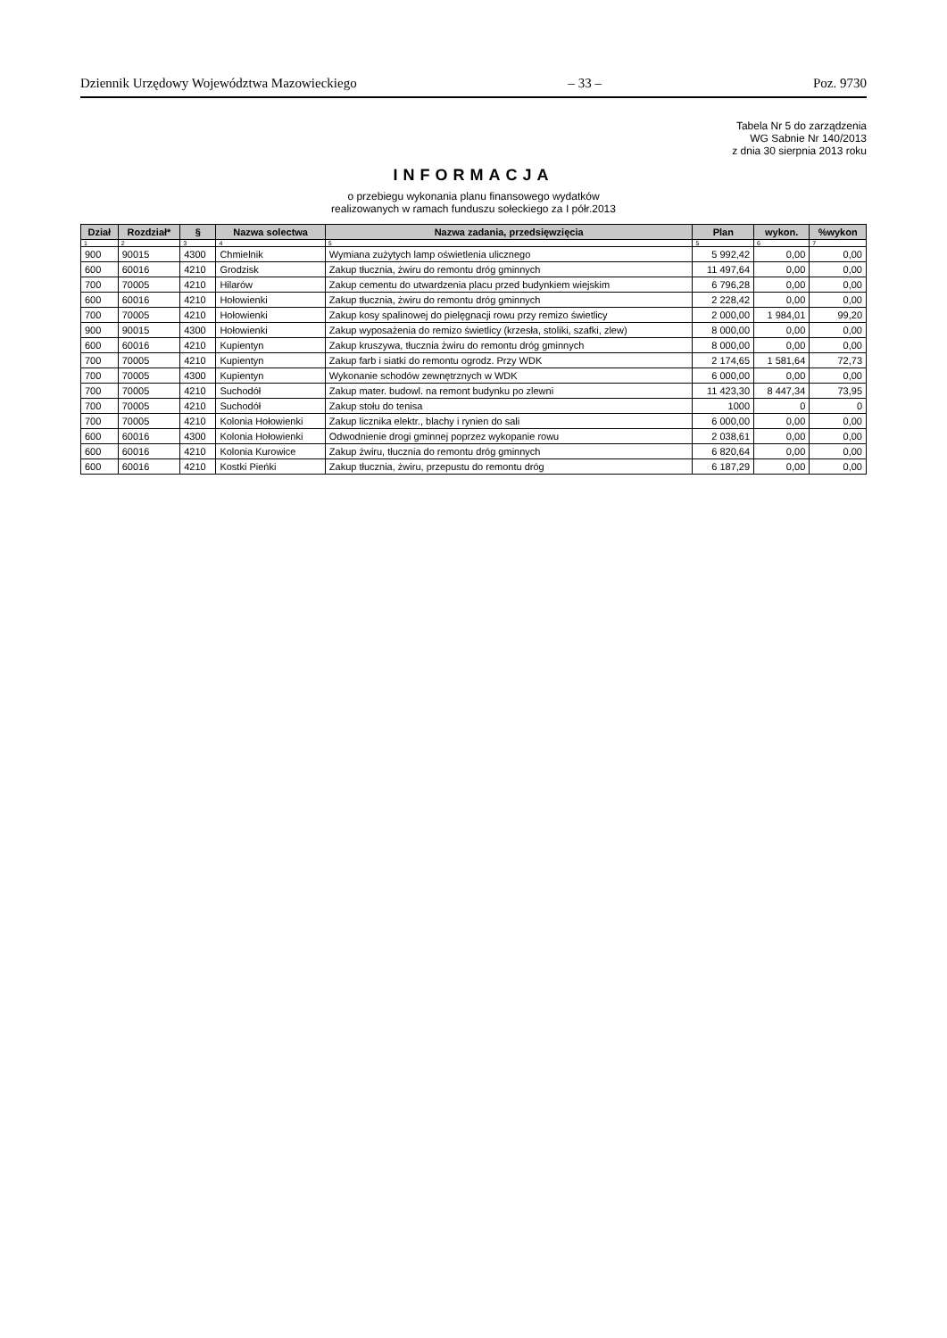Dziennik Urzędowy Województwa Mazowieckiego – 33 – Poz. 9730
Tabela Nr 5 do zarządzenia
WG Sabnie Nr 140/2013
z dnia 30 sierpnia 2013 roku
INFORMACJA
o przebiegu wykonania planu finansowego wydatków
realizowanych w ramach funduszu sołeckiego za I półr.2013
| Dział | Rozdział* | § | Nazwa solectwa | Nazwa zadania, przedsięwzięcia | Plan | wykon. | %wykon |
| --- | --- | --- | --- | --- | --- | --- | --- |
| 1 | 2 | 3 | 4 | 5 | 5 | 6 | 7 |
| 900 | 90015 | 4300 | Chmielnik | Wymiana zużytych lamp oświetlenia ulicznego | 5 992,42 | 0,00 | 0,00 |
| 600 | 60016 | 4210 | Grodzisk | Zakup tłucznia, żwiru do remontu dróg gminnych | 11 497,64 | 0,00 | 0,00 |
| 700 | 70005 | 4210 | Hilarów | Zakup cementu do utwardzenia placu przed budynkiem wiejskim | 6 796,28 | 0,00 | 0,00 |
| 600 | 60016 | 4210 | Hołowienki | Zakup tłucznia, żwiru do remontu dróg gminnych | 2 228,42 | 0,00 | 0,00 |
| 700 | 70005 | 4210 | Hołowienki | Zakup kosy spalinowej do pielęgnacji rowu przy remizo świetlicy | 2 000,00 | 1 984,01 | 99,20 |
| 900 | 90015 | 4300 | Hołowienki | Zakup wyposażenia do remizo świetlicy (krzesła, stoliki, szafki, zlew) | 8 000,00 | 0,00 | 0,00 |
| 600 | 60016 | 4210 | Kupientyn | Zakup kruszywa, tłucznia żwiru do remontu dróg gminnych | 8 000,00 | 0,00 | 0,00 |
| 700 | 70005 | 4210 | Kupientyn | Zakup farb i siatki do remontu ogrodz. Przy WDK | 2 174,65 | 1 581,64 | 72,73 |
| 700 | 70005 | 4300 | Kupientyn | Wykonanie schodów zewnętrznych w WDK | 6 000,00 | 0,00 | 0,00 |
| 700 | 70005 | 4210 | Suchodół | Zakup mater. budowl. na remont budynku po zlewni | 11 423,30 | 8 447,34 | 73,95 |
| 700 | 70005 | 4210 | Suchodół | Zakup stołu do tenisa | 1000 | 0 | 0 |
| 700 | 70005 | 4210 | Kolonia Hołowienki | Zakup licznika elektr., blachy i rynien do sali | 6 000,00 | 0,00 | 0,00 |
| 600 | 60016 | 4300 | Kolonia Hołowienki | Odwodnienie drogi gminnej poprzez wykopanie rowu | 2 038,61 | 0,00 | 0,00 |
| 600 | 60016 | 4210 | Kolonia Kurowice | Zakup żwiru, tłucznia do remontu dróg gminnych | 6 820,64 | 0,00 | 0,00 |
| 600 | 60016 | 4210 | Kostki Pieńki | Zakup tłucznia, żwiru, przepustu do remontu dróg | 6 187,29 | 0,00 | 0,00 |